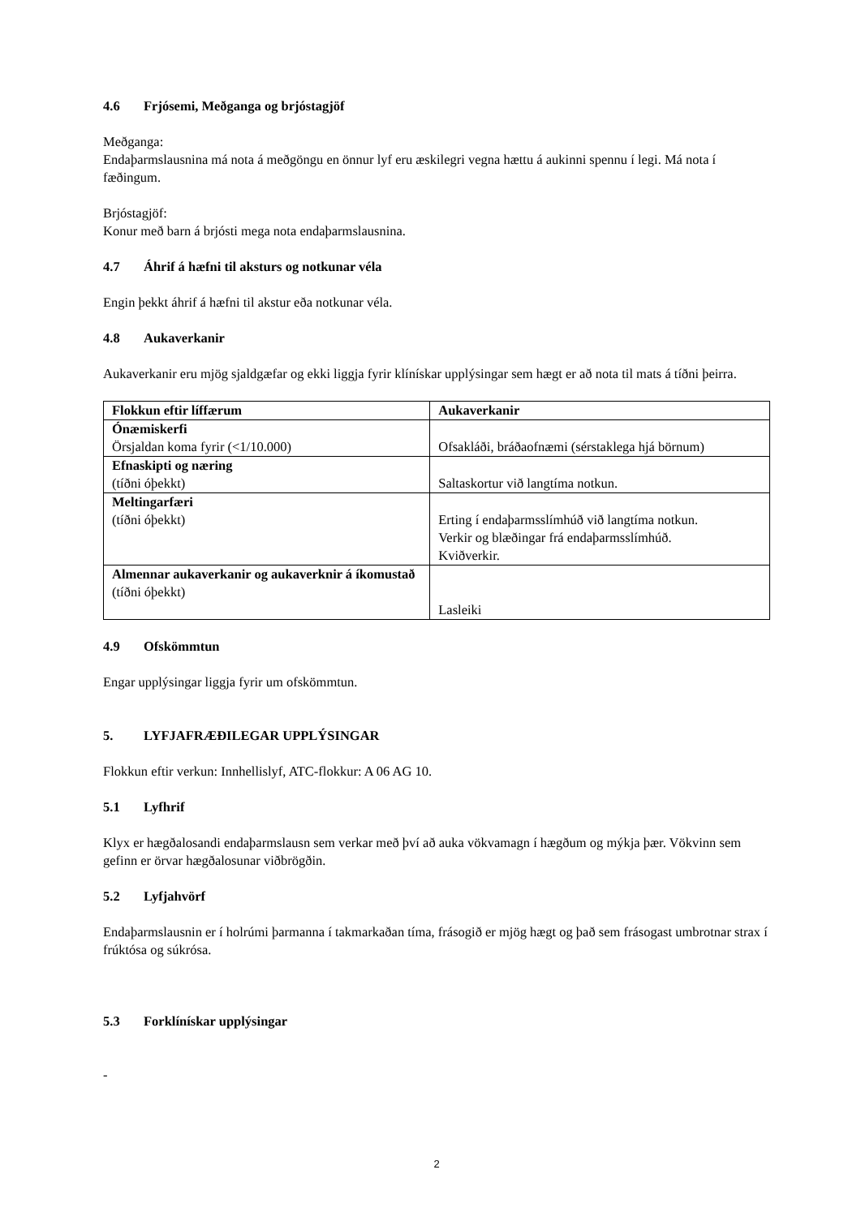4.6 Frjósemi, Meðganga og brjóstagjöf
Meðganga:
Endaþarmslausnina má nota á meðgöngu en önnur lyf eru æskilegri vegna hættu á aukinni spennu í legi. Má nota í fæðingum.
Brjóstagjöf:
Konur með barn á brjósti mega nota endaþarmslausnina.
4.7 Áhrif á hæfni til aksturs og notkunar véla
Engin þekkt áhrif á hæfni til akstur eða notkunar véla.
4.8 Aukaverkanir
Aukaverkanir eru mjög sjaldgæfar og ekki liggja fyrir klínískar upplýsingar sem hægt er að nota til mats á tíðni þeirra.
| Flokkun eftir líffærum | Aukaverkanir |
| --- | --- |
| Ónæmiskerfi Örsjaldan koma fyrir (<1/10.000) | Ofsakláði, bráðaofnæmi (sérstaklega hjá börnum) |
| Efnaskipti og næring (tíðni óþekkt) | Saltaskortur við langtíma notkun. |
| Meltingarfæri (tíðni óþekkt) | Erting í endaþarmsslímhúð við langtíma notkun. Verkir og blæðingar frá endaþarmsslímhúð. Kviðverkir. |
| Almennar aukaverkanir og aukaverknir á íkomustað (tíðni óþekkt) | Lasleiki |
4.9 Ofskömmtun
Engar upplýsingar liggja fyrir um ofskömmtun.
5. LYFJAFRÆÐILEGAR UPPLÝSINGAR
Flokkun eftir verkun: Innhellislyf, ATC-flokkur: A 06 AG 10.
5.1 Lyfhrif
Klyx er hægðalosandi endaþarmslausn sem verkar með því að auka vökvamagn í hægðum og mýkja þær. Vökvinn sem gefinn er örvar hægðalosunar viðbrögðin.
5.2 Lyfjahvörf
Endaþarmslausnin er í holrúmi þarmanna í takmarkaðan tíma, frásogið er mjög hægt og það sem frásogast umbrotnar strax í frúktósa og súkrósa.
5.3 Forklínískar upplýsingar
-
2